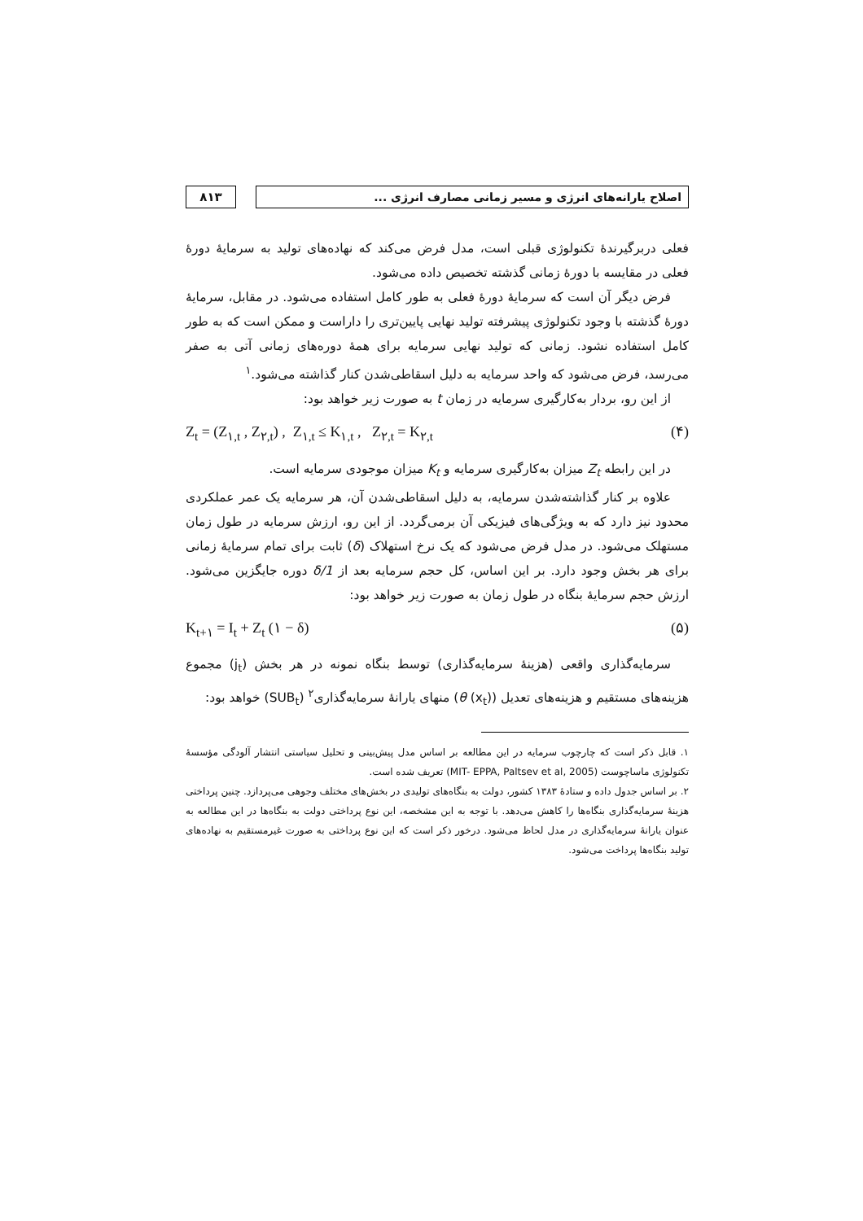۸۱۳ اصلاح یارانه‌های انرژی و مسیر زمانی مصارف انرژی ...
فعلی دربرگیرندهٔ تکنولوژی قبلی است، مدل فرض می‌کند که نهاده‌های تولید به سرمایهٔ دورهٔ فعلی در مقایسه با دورهٔ زمانی گذشته تخصیص داده می‌شود.
فرض دیگر آن است که سرمایهٔ دورهٔ فعلی به طور کامل استفاده می‌شود. در مقابل، سرمایهٔ دورهٔ گذشته با وجود تکنولوژی پیشرفته تولید نهایی پایین‌تری را داراست و ممکن است که به طور کامل استفاده نشود. زمانی که تولید نهایی سرمایه برای همهٔ دوره‌های زمانی آتی به صفر می‌رسد، فرض می‌شود که واحد سرمایه به دلیل اسقاطی‌شدن کنار گذاشته می‌شود.<sup>۱</sup>
از این رو، بردار به‌کارگیری سرمایه در زمان t به صورت زیر خواهد بود:
Z<sub>t</sub> = (Z<sub>۱,t</sub> , Z<sub>۲,t</sub>) , Z<sub>۱,t</sub> ≤ K<sub>۱,t</sub> , Z<sub>۲,t</sub> = K<sub>۲,t</sub> (۴)
در این رابطه Z<sub>t</sub> میزان به‌کارگیری سرمایه و K<sub>t</sub> میزان موجودی سرمایه است.
علاوه بر کنار گذاشته‌شدن سرمایه، به دلیل اسقاطی‌شدن آن، هر سرمایه یک عمر عملکردی محدود نیز دارد که به ویژگی‌های فیزیکی آن برمی‌گردد. از این رو، ارزش سرمایه در طول زمان مستهلک می‌شود. در مدل فرض می‌شود که یک نرخ استهلاک (δ) ثابت برای تمام سرمایهٔ زمانی برای هر بخش وجود دارد. بر این اساس، کل حجم سرمایه بعد از 1/δ دوره جایگزین می‌شود. ارزش حجم سرمایهٔ بنگاه در طول زمان به صورت زیر خواهد بود:
K<sub>t+۱</sub> = I<sub>t</sub> + Z<sub>t</sub> (۱ − δ) (۵)
سرمایه‌گذاری واقعی (هزینهٔ سرمایه‌گذاری) توسط بنگاه نمونه در هر بخش (j<sub>t</sub>) مجموع هزینه‌های مستقیم و هزینه‌های تعدیل (θ (x<sub>t</sub>)) منهای یارانهٔ سرمایه‌گذاری<sup>۲</sup> (SUB<sub>t</sub>) خواهد بود:
۱. قابل ذکر است که چارچوب سرمایه در این مطالعه بر اساس مدل پیش‌بینی و تحلیل سیاستی انتشار آلودگی مؤسسهٔ تکنولوژی ماساچوست (MIT- EPPA, Paltsev et al, 2005) تعریف شده است.
۲. بر اساس جدول داده و ستادهٔ ۱۳۸۳ کشور، دولت به بنگاه‌های تولیدی در بخش‌های مختلف وجوهی می‌پردازد. چنین پرداختی هزینهٔ سرمایه‌گذاری بنگاه‌ها را کاهش می‌دهد. با توجه به این مشخصه، این نوع پرداختی دولت به بنگاه‌ها در این مطالعه به عنوان یارانهٔ سرمایه‌گذاری در مدل لحاظ می‌شود. درخور ذکر است که این نوع پرداختی به صورت غیرمستقیم به نهاده‌های تولید بنگاه‌ها پرداخت می‌شود.